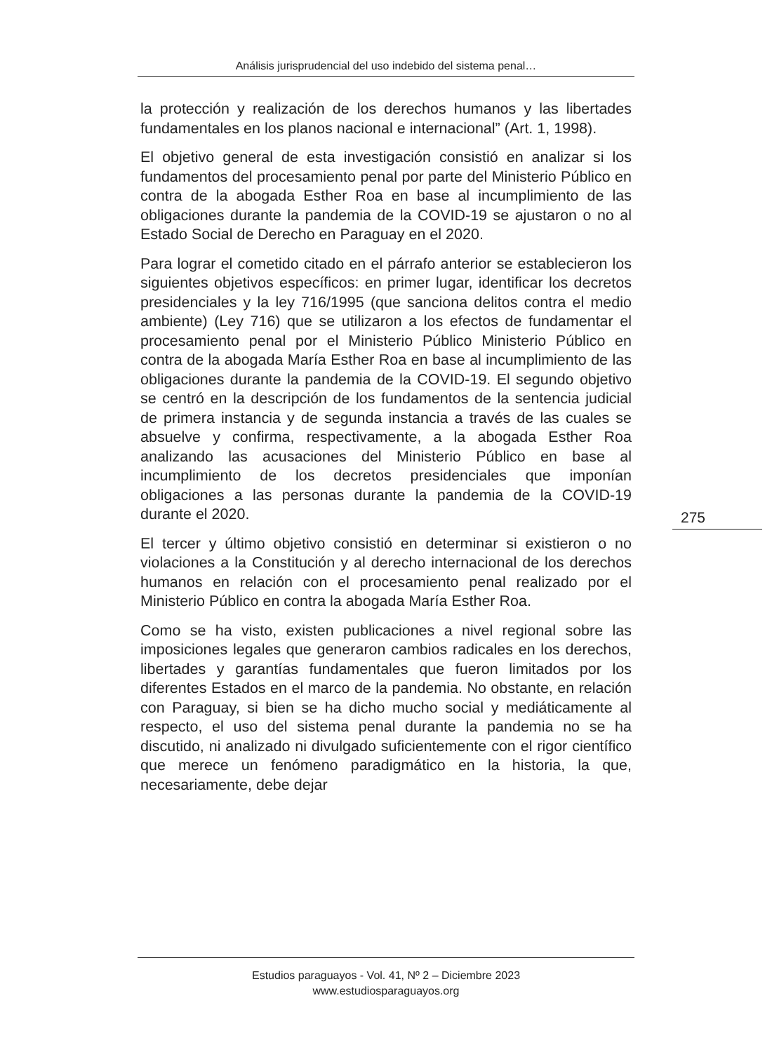Análisis jurisprudencial del uso indebido del sistema penal…
la protección y realización de los derechos humanos y las libertades fundamentales en los planos nacional e internacional” (Art. 1, 1998).
El objetivo general de esta investigación consistió en analizar si los fundamentos del procesamiento penal por parte del Ministerio Público en contra de la abogada Esther Roa en base al incumplimiento de las obligaciones durante la pandemia de la COVID-19 se ajustaron o no al Estado Social de Derecho en Paraguay en el 2020.
Para lograr el cometido citado en el párrafo anterior se establecieron los siguientes objetivos específicos: en primer lugar, identificar los decretos presidenciales y la ley 716/1995 (que sanciona delitos contra el medio ambiente) (Ley 716) que se utilizaron a los efectos de fundamentar el procesamiento penal por el Ministerio Público Ministerio Público en contra de la abogada María Esther Roa en base al incumplimiento de las obligaciones durante la pandemia de la COVID-19. El segundo objetivo se centró en la descripción de los fundamentos de la sentencia judicial de primera instancia y de segunda instancia a través de las cuales se absuelve y confirma, respectivamente, a la abogada Esther Roa analizando las acusaciones del Ministerio Público en base al incumplimiento de los decretos presidenciales que imponían obligaciones a las personas durante la pandemia de la COVID-19 durante el 2020.
El tercer y último objetivo consistió en determinar si existieron o no violaciones a la Constitución y al derecho internacional de los derechos humanos en relación con el procesamiento penal realizado por el Ministerio Público en contra la abogada María Esther Roa.
Como se ha visto, existen publicaciones a nivel regional sobre las imposiciones legales que generaron cambios radicales en los derechos, libertades y garantías fundamentales que fueron limitados por los diferentes Estados en el marco de la pandemia. No obstante, en relación con Paraguay, si bien se ha dicho mucho social y mediáticamente al respecto, el uso del sistema penal durante la pandemia no se ha discutido, ni analizado ni divulgado suficientemente con el rigor científico que merece un fenómeno paradigmático en la historia, la que, necesariamente, debe dejar
275
Estudios paraguayos - Vol. 41, Nº 2 – Diciembre 2023
www.estudiosparaguayos.org